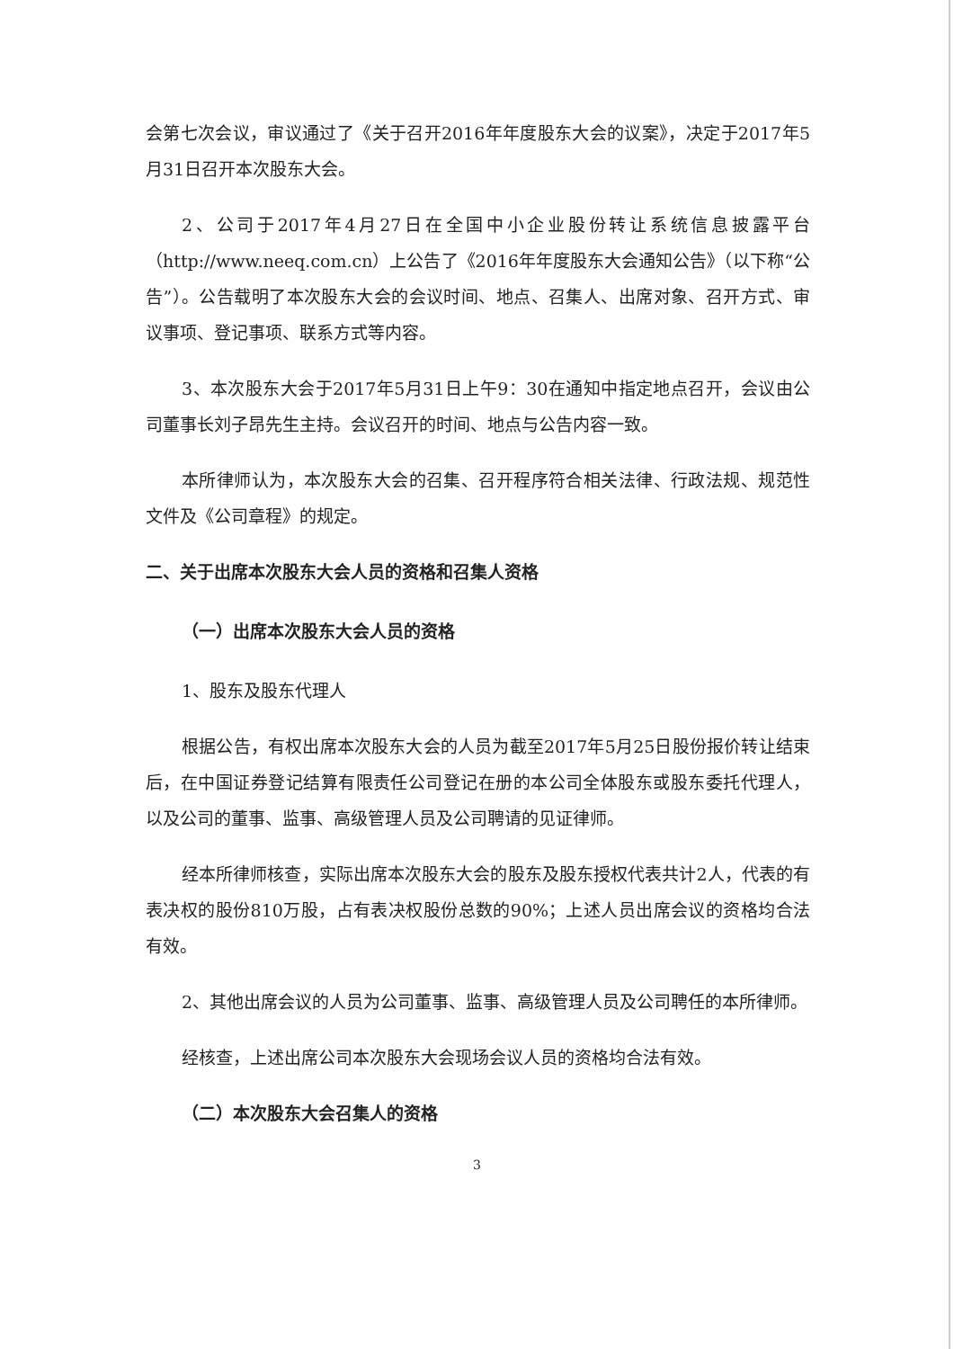会第七次会议，审议通过了《关于召开2016年年度股东大会的议案》，决定于2017年5月31日召开本次股东大会。
2、公司于2017年4月27日在全国中小企业股份转让系统信息披露平台（http://www.neeq.com.cn）上公告了《2016年年度股东大会通知公告》（以下称“公告”）。公告载明了本次股东大会的会议时间、地点、召集人、出席对象、召开方式、审议事项、登记事项、联系方式等内容。
3、本次股东大会于2017年5月31日上午9：30在通知中指定地点召开，会议由公司董事长刘子昂先生主持。会议召开的时间、地点与公告内容一致。
本所律师认为，本次股东大会的召集、召开程序符合相关法律、行政法规、规范性文件及《公司章程》的规定。
二、关于出席本次股东大会人员的资格和召集人资格
（一）出席本次股东大会人员的资格
1、股东及股东代理人
根据公告，有权出席本次股东大会的人员为截至2017年5月25日股份报价转让结束后，在中国证券登记结算有限责任公司登记在册的本公司全体股东或股东委托代理人，以及公司的董事、监事、高级管理人员及公司聘请的见证律师。
经本所律师核查，实际出席本次股东大会的股东及股东授权代表共计2人，代表的有表决权的股份810万股，占有表决权股份总数的90%；上述人员出席会议的资格均合法有效。
2、其他出席会议的人员为公司董事、监事、高级管理人员及公司聘任的本所律师。
经核查，上述出席公司本次股东大会现场会议人员的资格均合法有效。
（二）本次股东大会召集人的资格
3